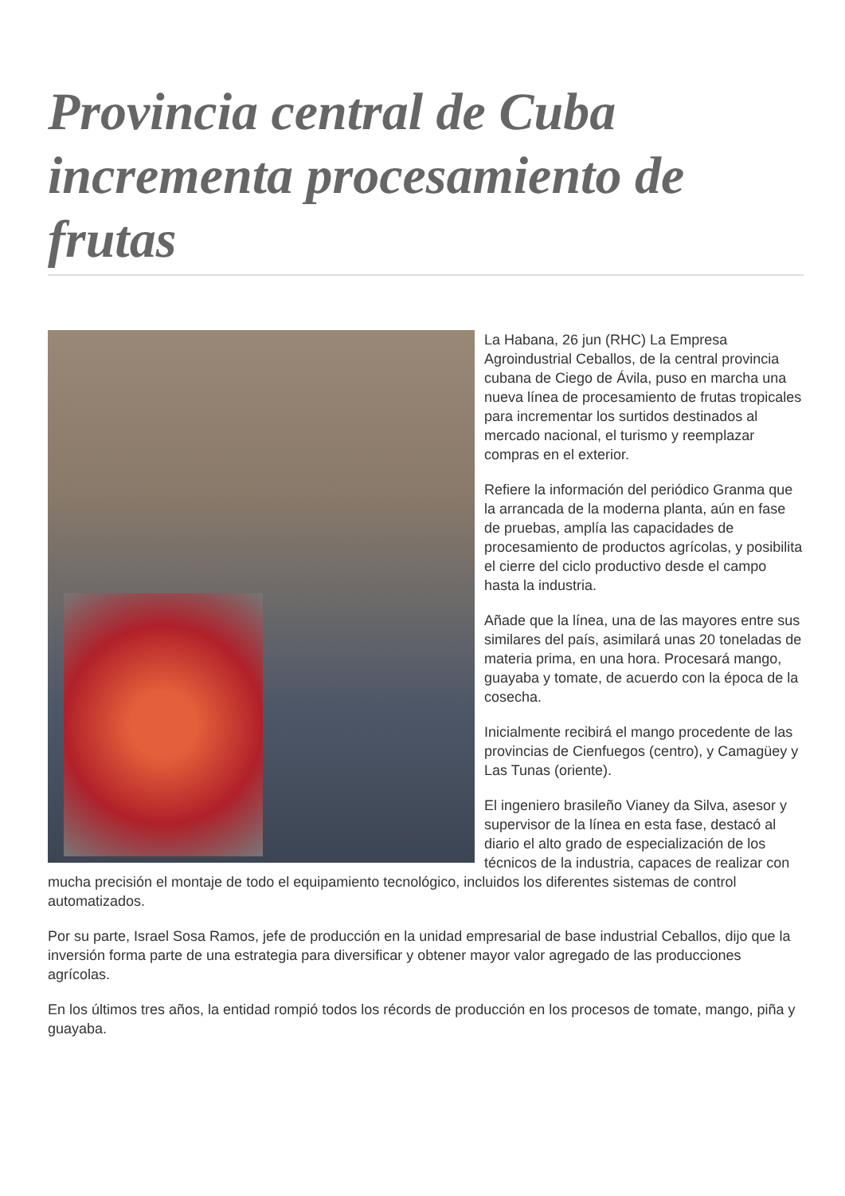Provincia central de Cuba incrementa procesamiento de frutas
La Habana, 26 jun (RHC) La Empresa Agroindustrial Ceballos, de la central provincia cubana de Ciego de Ávila, puso en marcha una nueva línea de procesamiento de frutas tropicales para incrementar los surtidos destinados al mercado nacional, el turismo y reemplazar compras en el exterior.
Refiere la información del periódico Granma que la arrancada de la moderna planta, aún en fase de pruebas, amplía las capacidades de procesamiento de productos agrícolas, y posibilita el cierre del ciclo productivo desde el campo hasta la industria.
Añade que la línea, una de las mayores entre sus similares del país, asimilará unas 20 toneladas de materia prima, en una hora. Procesará mango, guayaba y tomate, de acuerdo con la época de la cosecha.
Inicialmente recibirá el mango procedente de las provincias de Cienfuegos (centro), y Camagüey y Las Tunas (oriente).
El ingeniero brasileño Vianey da Silva, asesor y supervisor de la línea en esta fase, destacó al diario el alto grado de especialización de los técnicos de la industria, capaces de realizar con mucha precisión el montaje de todo el equipamiento tecnológico, incluidos los diferentes sistemas de control automatizados.
Por su parte, Israel Sosa Ramos, jefe de producción en la unidad empresarial de base industrial Ceballos, dijo que la inversión forma parte de una estrategia para diversificar y obtener mayor valor agregado de las producciones agrícolas.
En los últimos tres años, la entidad rompió todos los récords de producción en los procesos de tomate, mango, piña y guayaba.